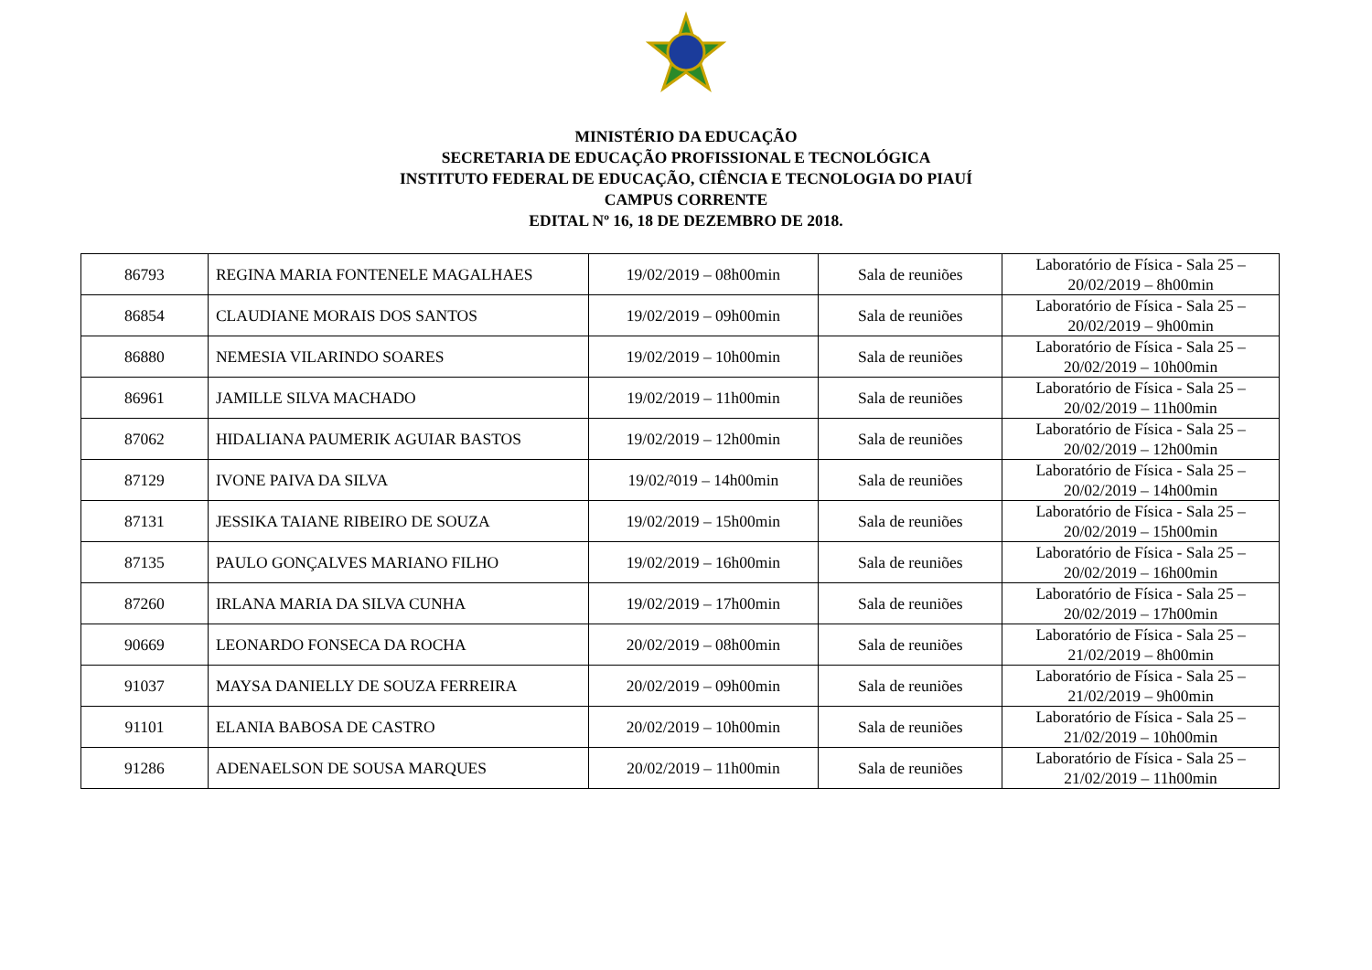MINISTÉRIO DA EDUCAÇÃO
SECRETARIA DE EDUCAÇÃO PROFISSIONAL E TECNOLÓGICA
INSTITUTO FEDERAL DE EDUCAÇÃO, CIÊNCIA E TECNOLOGIA DO PIAUÍ
CAMPUS CORRENTE
EDITAL Nº 16, 18 DE DEZEMBRO DE 2018.
| 86793 | REGINA MARIA FONTENELE MAGALHAES | 19/02/2019 – 08h00min | Sala de reuniões | Laboratório de Física - Sala 25 – 20/02/2019 – 8h00min |
| 86854 | CLAUDIANE MORAIS DOS SANTOS | 19/02/2019 – 09h00min | Sala de reuniões | Laboratório de Física - Sala 25 – 20/02/2019 – 9h00min |
| 86880 | NEMESIA VILARINDO SOARES | 19/02/2019 – 10h00min | Sala de reuniões | Laboratório de Física - Sala 25 – 20/02/2019 – 10h00min |
| 86961 | JAMILLE SILVA MACHADO | 19/02/2019 – 11h00min | Sala de reuniões | Laboratório de Física - Sala 25 – 20/02/2019 – 11h00min |
| 87062 | HIDALIANA PAUMERIK AGUIAR BASTOS | 19/02/2019 – 12h00min | Sala de reuniões | Laboratório de Física - Sala 25 – 20/02/2019 – 12h00min |
| 87129 | IVONE PAIVA DA SILVA | 19/02/²019 – 14h00min | Sala de reuniões | Laboratório de Física - Sala 25 – 20/02/2019 – 14h00min |
| 87131 | JESSIKA TAIANE RIBEIRO DE SOUZA | 19/02/2019 – 15h00min | Sala de reuniões | Laboratório de Física - Sala 25 – 20/02/2019 – 15h00min |
| 87135 | PAULO GONÇALVES MARIANO FILHO | 19/02/2019 – 16h00min | Sala de reuniões | Laboratório de Física - Sala 25 – 20/02/2019 – 16h00min |
| 87260 | IRLANA MARIA DA SILVA CUNHA | 19/02/2019 – 17h00min | Sala de reuniões | Laboratório de Física - Sala 25 – 20/02/2019 – 17h00min |
| 90669 | LEONARDO FONSECA DA ROCHA | 20/02/2019 – 08h00min | Sala de reuniões | Laboratório de Física - Sala 25 – 21/02/2019 – 8h00min |
| 91037 | MAYSA DANIELLY DE SOUZA FERREIRA | 20/02/2019 – 09h00min | Sala de reuniões | Laboratório de Física - Sala 25 – 21/02/2019 – 9h00min |
| 91101 | ELANIA BABOSA DE CASTRO | 20/02/2019 – 10h00min | Sala de reuniões | Laboratório de Física - Sala 25 – 21/02/2019 – 10h00min |
| 91286 | ADENAELSON DE SOUSA MARQUES | 20/02/2019 – 11h00min | Sala de reuniões | Laboratório de Física - Sala 25 – 21/02/2019 – 11h00min |